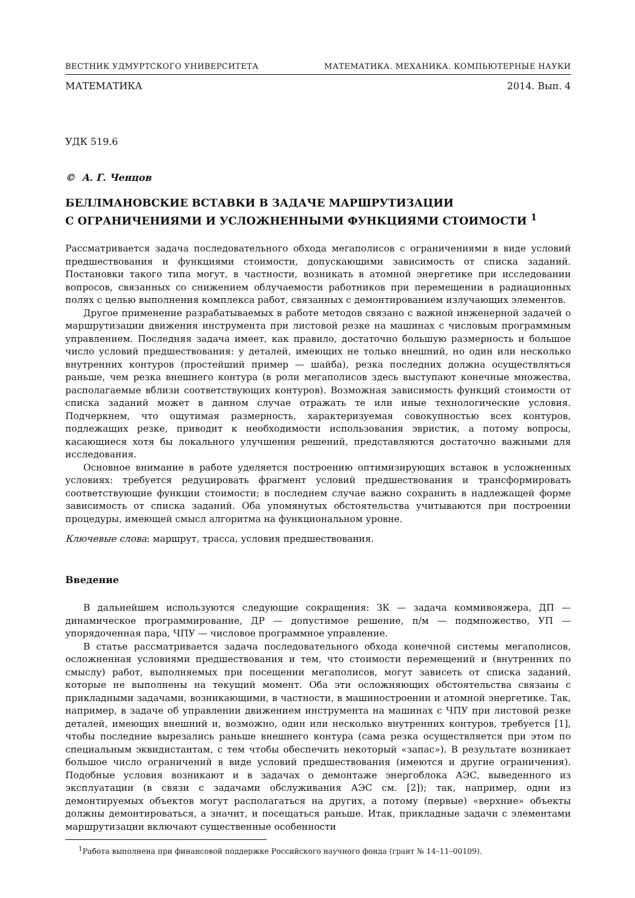ВЕСТНИК УДМУРТСКОГО УНИВЕРСИТЕТА МАТЕМАТИКА. МЕХАНИКА. КОМПЬЮТЕРНЫЕ НАУКИ
МАТЕМАТИКА 2014. Вып. 4
УДК 519.6
© А. Г. Ченцов
БЕЛЛМАНОВСКИЕ ВСТАВКИ В ЗАДАЧЕ МАРШРУТИЗАЦИИ
С ОГРАНИЧЕНИЯМИ И УСЛОЖНЕННЫМИ ФУНКЦИЯМИ СТОИМОСТИ <sup>1</sup>
Рассматривается задача последовательного обхода мегаполисов с ограничениями в виде условий предшествования и функциями стоимости, допускающими зависимость от списка заданий. Постановки такого типа могут, в частности, возникать в атомной энергетике при исследовании вопросов, связанных со снижением облучаемости работников при перемещении в радиационных полях с целью выполнения комплекса работ, связанных с демонтированием излучающих элементов.
Другое применение разрабатываемых в работе методов связано с важной инженерной задачей о маршрутизации движения инструмента при листовой резке на машинах с числовым программным управлением. Последняя задача имеет, как правило, достаточно большую размерность и большое число условий предшествования: у деталей, имеющих не только внешний, но один или несколько внутренних контуров (простейший пример — шайба), резка последних должна осуществляться раньше, чем резка внешнего контура (в роли мегаполисов здесь выступают конечные множества, располагаемые вблизи соответствующих контуров). Возможная зависимость функций стоимости от списка заданий может в данном случае отражать те или иные технологические условия. Подчеркнем, что ощутимая размерность, характеризуемая совокупностью всех контуров, подлежащих резке, приводит к необходимости использования эвристик, а потому вопросы, касающиеся хотя бы локального улучшения решений, представляются достаточно важными для исследования.
Основное внимание в работе уделяется построению оптимизирующих вставок в усложненных условиях: требуется редуцировать фрагмент условий предшествования и трансформировать соответствующие функции стоимости; в последнем случае важно сохранить в надлежащей форме зависимость от списка заданий. Оба упомянутых обстоятельства учитываются при построении процедуры, имеющей смысл алгоритма на функциональном уровне.
Ключевые слова: маршрут, трасса, условия предшествования.
Введение
В дальнейшем используются следующие сокращения: ЗК — задача коммивояжера, ДП — динамическое программирование, ДР — допустимое решение, п/м — подмножество, УП — упорядоченная пара, ЧПУ — числовое программное управление.
В статье рассматривается задача последовательного обхода конечной системы мегаполисов, осложненная условиями предшествования и тем, что стоимости перемещений и (внутренних по смыслу) работ, выполняемых при посещении мегаполисов, могут зависеть от списка заданий, которые не выполнены на текущий момент. Оба эти осложняющих обстоятельства связаны с прикладными задачами, возникающими, в частности, в машиностроении и атомной энергетике. Так, например, в задаче об управлении движением инструмента на машинах с ЧПУ при листовой резке деталей, имеющих внешний и, возможно, один или несколько внутренних контуров, требуется [1], чтобы последние вырезались раньше внешнего контура (сама резка осуществляется при этом по специальным эквидистантам, с тем чтобы обеспечить некоторый «запас»). В результате возникает большое число ограничений в виде условий предшествования (имеются и другие ограничения). Подобные условия возникают и в задачах о демонтаже энергоблока АЭС, выведенного из эксплуатации (в связи с задачами обслуживания АЭС см. [2]); так, например, одни из демонтируемых объектов могут располагаться на других, а потому (первые) «верхние» объекты должны демонтироваться, а значит, и посещаться раньше. Итак, прикладные задачи с элементами маршрутизации включают существенные особенности
<sup>1</sup> Работа выполнена при финансовой поддержке Российского научного фонда (грант № 14–11–00109).